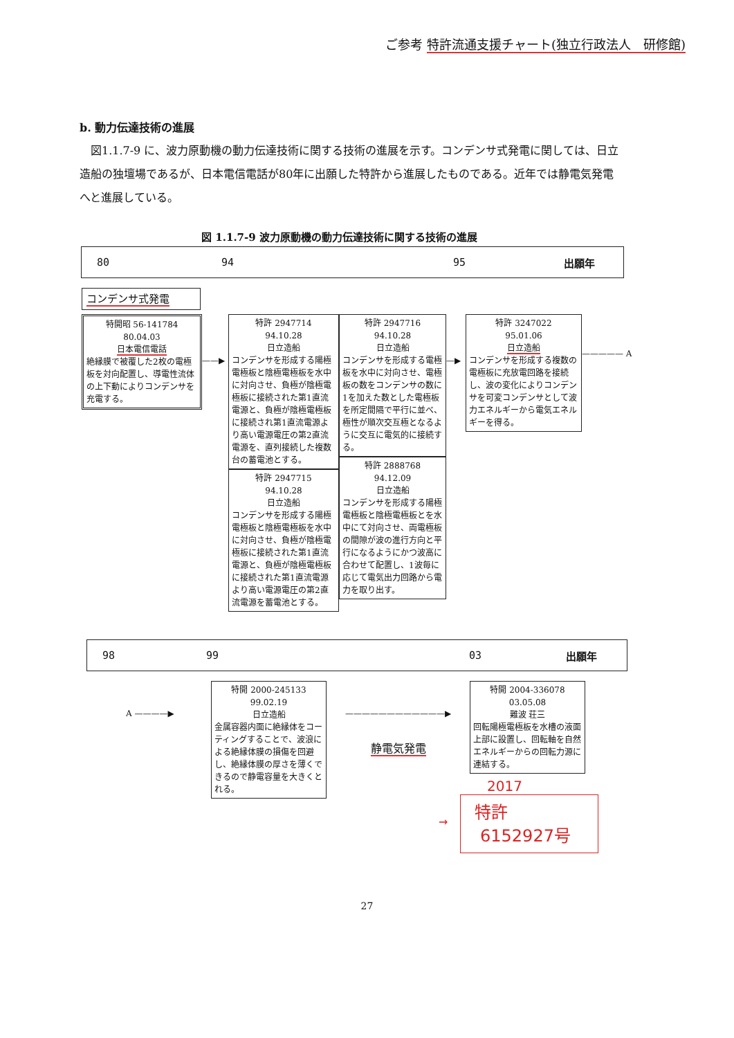ご参考 特許流通支援チャート(独立行政法人　研修館)
b. 動力伝達技術の進展
図1.1.7-9 に、波力原動機の動力伝達技術に関する技術の進展を示す。コンデンサ式発電に関しては、日立造船の独壇場であるが、日本電信電話が80年に出願した特許から進展したものである。近年では静電気発電へと進展している。
図 1.1.7-9 波力原動機の動力伝達技術に関する技術の進展
80 94 95 出願年
コンデンサ式発電
特開昭 56-141784
80.04.03
日本電信電話
絶縁膜で被覆した2枚の電極板を対向配置し、導電性流体の上下動によりコンデンサを充電する。
——▶
特許 2947714
94.10.28
日立造船
コンデンサを形成する陽極電極板と陰極電極板を水中に対向させ、負極が陰極電極板に接続された第1直流電源と、負極が陰極電極板に接続され第1直流電源より高い電源電圧の第2直流電源を、直列接続した複数台の蓄電池とする。
特許 2947715
94.10.28
日立造船
コンデンサを形成する陽極電極板と陰極電極板を水中に対向させ、負極が陰極電極板に接続された第1直流電源と、負極が陰極電極板に接続された第1直流電源より高い電源電圧の第2直流電源を蓄電池とする。
特許 2947716
94.10.28
日立造船
コンデンサを形成する電極板を水中に対向させ、電極板の数をコンデンサの数に1を加えた数とした電極板を所定間隔で平行に並べ、極性が順次交互極となるように交互に電気的に接続する。
特許 2888768
94.12.09
日立造船
コンデンサを形成する陽極電極板と陰極電極板とを水中にて対向させ、両電極板の間隙が波の進行方向と平行になるようにかつ波高に合わせて配置し、1波毎に応じて電気出力回路から電力を取り出す。
—▶
特許 3247022
95.01.06
日立造船
コンデンサを形成する複数の電極板に充放電回路を接続し、波の変化によりコンデンサを可変コンデンサとして波力エネルギーから電気エネルギーを得る。
————— A
98 99 03 出願年
A ————▶
特開 2000-245133
99.02.19
日立造船
金属容器内面に絶縁体をコーティングすることで、波浪による絶縁体膜の損傷を回避し、絶縁体膜の厚さを薄くできるので静電容量を大きくとれる。
————————————▶
静電気発電
特開 2004-336078
03.05.08
難波 荘三
回転陽極電極板を水槽の液面上部に設置し、回転軸を自然エネルギーからの回転力源に連結する。
2017
→
特許
6152927号
27